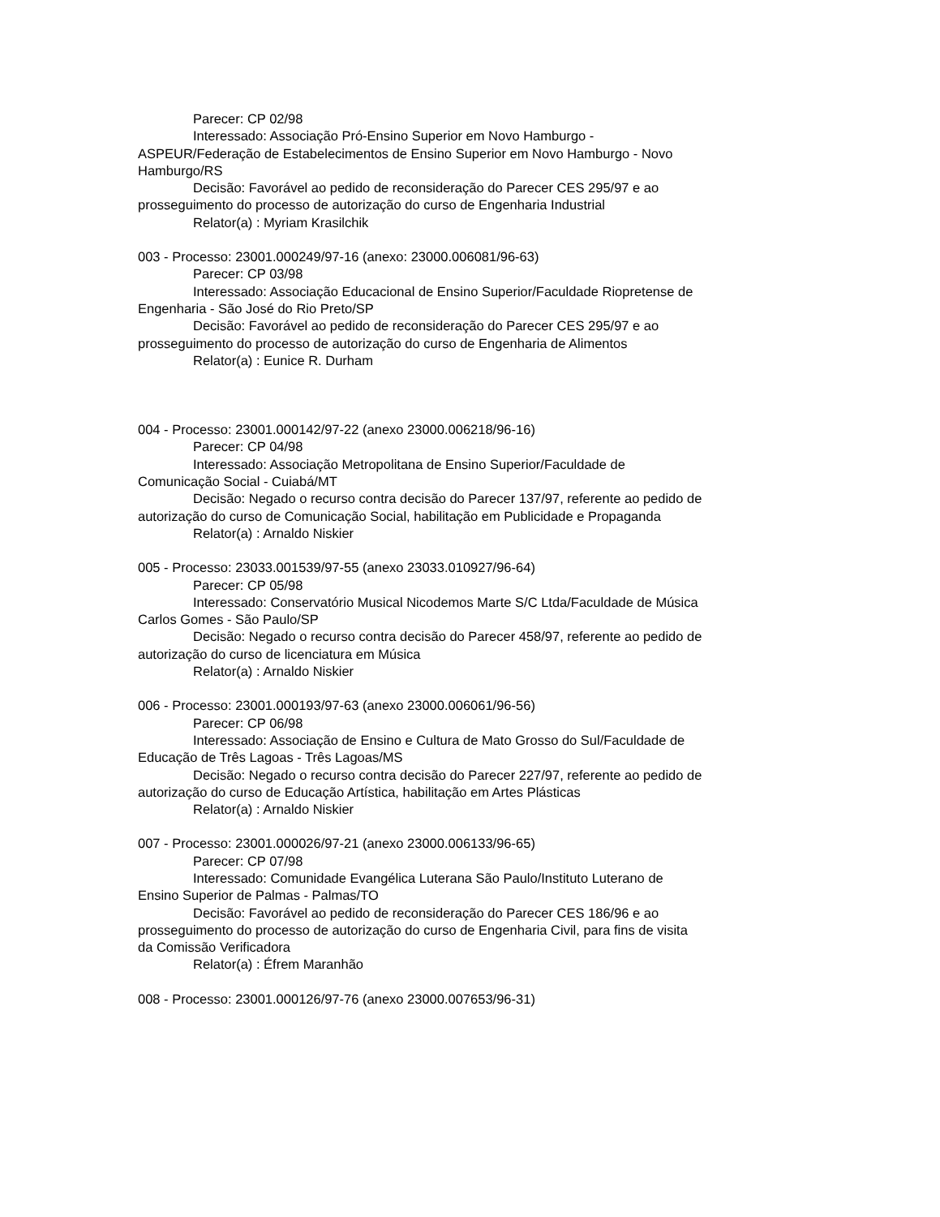Parecer: CP 02/98
Interessado: Associação Pró-Ensino Superior em Novo Hamburgo - ASPEUR/Federação de Estabelecimentos de Ensino Superior em Novo Hamburgo - Novo Hamburgo/RS
Decisão: Favorável ao pedido de reconsideração do Parecer CES 295/97 e ao prosseguimento do processo de autorização do curso de Engenharia Industrial
Relator(a) : Myriam Krasilchik
003 - Processo: 23001.000249/97-16 (anexo: 23000.006081/96-63)
Parecer: CP 03/98
Interessado: Associação Educacional de Ensino Superior/Faculdade Riopretense de Engenharia - São José do Rio Preto/SP
Decisão: Favorável ao pedido de reconsideração do Parecer CES 295/97 e ao prosseguimento do processo de autorização do curso de Engenharia de Alimentos
Relator(a) : Eunice R. Durham
004 - Processo: 23001.000142/97-22 (anexo 23000.006218/96-16)
Parecer: CP 04/98
Interessado: Associação Metropolitana de Ensino Superior/Faculdade de Comunicação Social - Cuiabá/MT
Decisão: Negado o recurso contra decisão do Parecer 137/97, referente ao pedido de autorização do curso de Comunicação Social, habilitação em Publicidade e Propaganda
Relator(a) : Arnaldo Niskier
005 - Processo: 23033.001539/97-55 (anexo 23033.010927/96-64)
Parecer: CP 05/98
Interessado: Conservatório Musical Nicodemos Marte S/C Ltda/Faculdade de Música Carlos Gomes - São Paulo/SP
Decisão: Negado o recurso contra decisão do Parecer 458/97, referente ao pedido de autorização do curso de licenciatura em Música
Relator(a) : Arnaldo Niskier
006 - Processo: 23001.000193/97-63 (anexo 23000.006061/96-56)
Parecer: CP 06/98
Interessado: Associação de Ensino e Cultura de Mato Grosso do Sul/Faculdade de Educação de Três Lagoas - Três Lagoas/MS
Decisão: Negado o recurso contra decisão do Parecer 227/97, referente ao pedido de autorização do curso de Educação Artística, habilitação em Artes Plásticas
Relator(a) : Arnaldo Niskier
007 - Processo: 23001.000026/97-21 (anexo 23000.006133/96-65)
Parecer: CP 07/98
Interessado: Comunidade Evangélica Luterana São Paulo/Instituto Luterano de Ensino Superior de Palmas - Palmas/TO
Decisão: Favorável ao pedido de reconsideração do Parecer CES 186/96 e ao prosseguimento do processo de autorização do curso de Engenharia Civil, para fins de visita da Comissão Verificadora
Relator(a) : Éfrem Maranhão
008 - Processo: 23001.000126/97-76 (anexo 23000.007653/96-31)